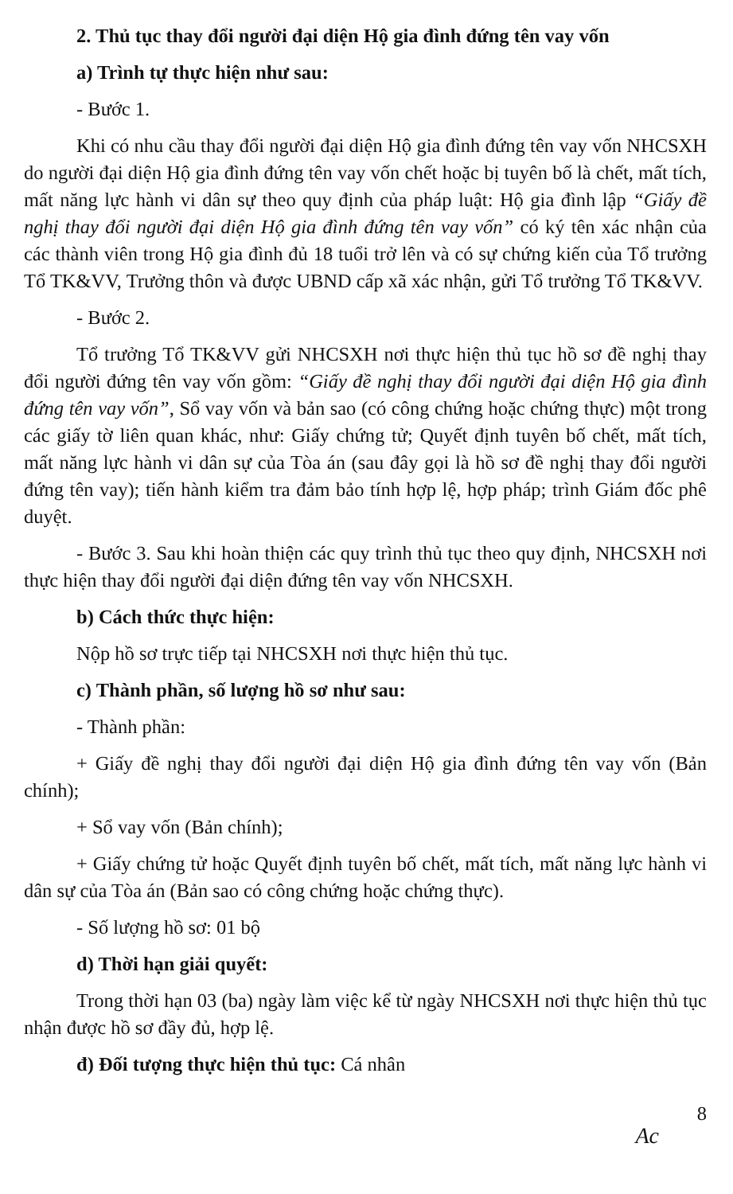2. Thủ tục thay đổi người đại diện Hộ gia đình đứng tên vay vốn
a) Trình tự thực hiện như sau:
- Bước 1.
Khi có nhu cầu thay đổi người đại diện Hộ gia đình đứng tên vay vốn NHCSXH do người đại diện Hộ gia đình đứng tên vay vốn chết hoặc bị tuyên bố là chết, mất tích, mất năng lực hành vi dân sự theo quy định của pháp luật: Hộ gia đình lập “Giấy đề nghị thay đổi người đại diện Hộ gia đình đứng tên vay vốn” có ký tên xác nhận của các thành viên trong Hộ gia đình đủ 18 tuổi trở lên và có sự chứng kiến của Tổ trưởng Tổ TK&VV, Trưởng thôn và được UBND cấp xã xác nhận, gửi Tổ trưởng Tổ TK&VV.
- Bước 2.
Tổ trưởng Tổ TK&VV gửi NHCSXH nơi thực hiện thủ tục hồ sơ đề nghị thay đổi người đứng tên vay vốn gồm: “Giấy đề nghị thay đổi người đại diện Hộ gia đình đứng tên vay vốn”, Sổ vay vốn và bản sao (có công chứng hoặc chứng thực) một trong các giấy tờ liên quan khác, như: Giấy chứng tử; Quyết định tuyên bố chết, mất tích, mất năng lực hành vi dân sự của Tòa án (sau đây gọi là hồ sơ đề nghị thay đổi người đứng tên vay); tiến hành kiểm tra đảm bảo tính hợp lệ, hợp pháp; trình Giám đốc phê duyệt.
- Bước 3. Sau khi hoàn thiện các quy trình thủ tục theo quy định, NHCSXH nơi thực hiện thay đổi người đại diện đứng tên vay vốn NHCSXH.
b) Cách thức thực hiện:
Nộp hồ sơ trực tiếp tại NHCSXH nơi thực hiện thủ tục.
c) Thành phần, số lượng hồ sơ như sau:
- Thành phần:
+ Giấy đề nghị thay đổi người đại diện Hộ gia đình đứng tên vay vốn (Bản chính);
+ Sổ vay vốn (Bản chính);
+ Giấy chứng tử hoặc Quyết định tuyên bố chết, mất tích, mất năng lực hành vi dân sự của Tòa án (Bản sao có công chứng hoặc chứng thực).
- Số lượng hồ sơ: 01 bộ
d) Thời hạn giải quyết:
Trong thời hạn 03 (ba) ngày làm việc kể từ ngày NHCSXH nơi thực hiện thủ tục nhận được hồ sơ đầy đủ, hợp lệ.
đ) Đối tượng thực hiện thủ tục: Cá nhân
8
Ac